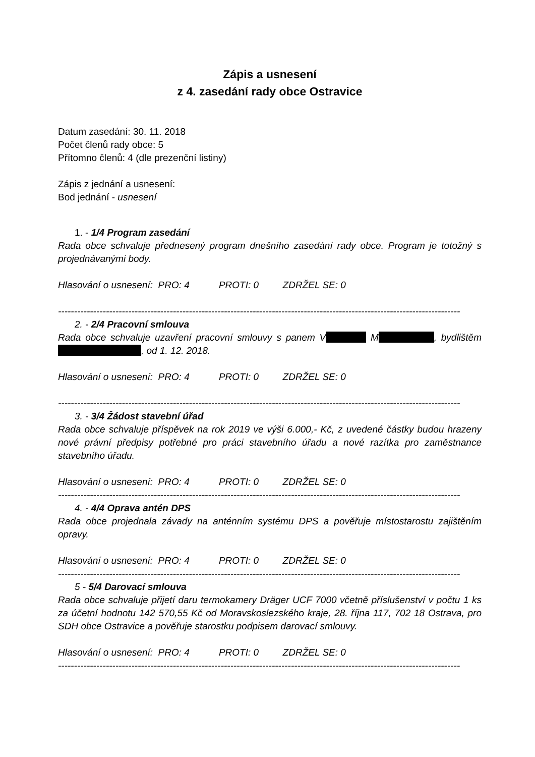Zápis a usnesení
z 4. zasedání rady obce Ostravice
Datum zasedání: 30. 11. 2018
Počet členů rady obce: 5
Přítomno členů: 4 (dle prezenční listiny)
Zápis z jednání a usnesení:
Bod jednání - usnesení
1. - 1/4 Program zasedání
Rada obce schvaluje přednesený program dnešního zasedání rady obce. Program je totožný s projednávanými body.
Hlasování o usnesení: PRO: 4 PROTI: 0 ZDRŽEL SE: 0
------------------------------------------------------------------------------------------------------------------------------
2. - 2/4 Pracovní smlouva
Rada obce schvaluje uzavření pracovní smlouvy s panem V M , bydlištěm , od 1. 12. 2018.
Hlasování o usnesení: PRO: 4 PROTI: 0 ZDRŽEL SE: 0
------------------------------------------------------------------------------------------------------------------------------
3. - 3/4 Žádost stavební úřad
Rada obce schvaluje příspěvek na rok 2019 ve výši 6.000,- Kč, z uvedené částky budou hrazeny nové právní předpisy potřebné pro práci stavebního úřadu a nové razítka pro zaměstnance stavebního úřadu.
Hlasování o usnesení: PRO: 4 PROTI: 0 ZDRŽEL SE: 0
------------------------------------------------------------------------------------------------------------------------------
4. - 4/4 Oprava antén DPS
Rada obce projednala závady na anténním systému DPS a pověřuje místostarostu zajištěním opravy.
Hlasování o usnesení: PRO: 4 PROTI: 0 ZDRŽEL SE: 0
------------------------------------------------------------------------------------------------------------------------------
5 - 5/4 Darovací smlouva
Rada obce schvaluje přijetí daru termokamery Dräger UCF 7000 včetně příslušenství v počtu 1 ks za účetní hodnotu 142 570,55 Kč od Moravskoslezského kraje, 28. října 117, 702 18 Ostrava, pro SDH obce Ostravice a pověřuje starostku podpisem darovací smlouvy.
Hlasování o usnesení: PRO: 4 PROTI: 0 ZDRŽEL SE: 0
------------------------------------------------------------------------------------------------------------------------------